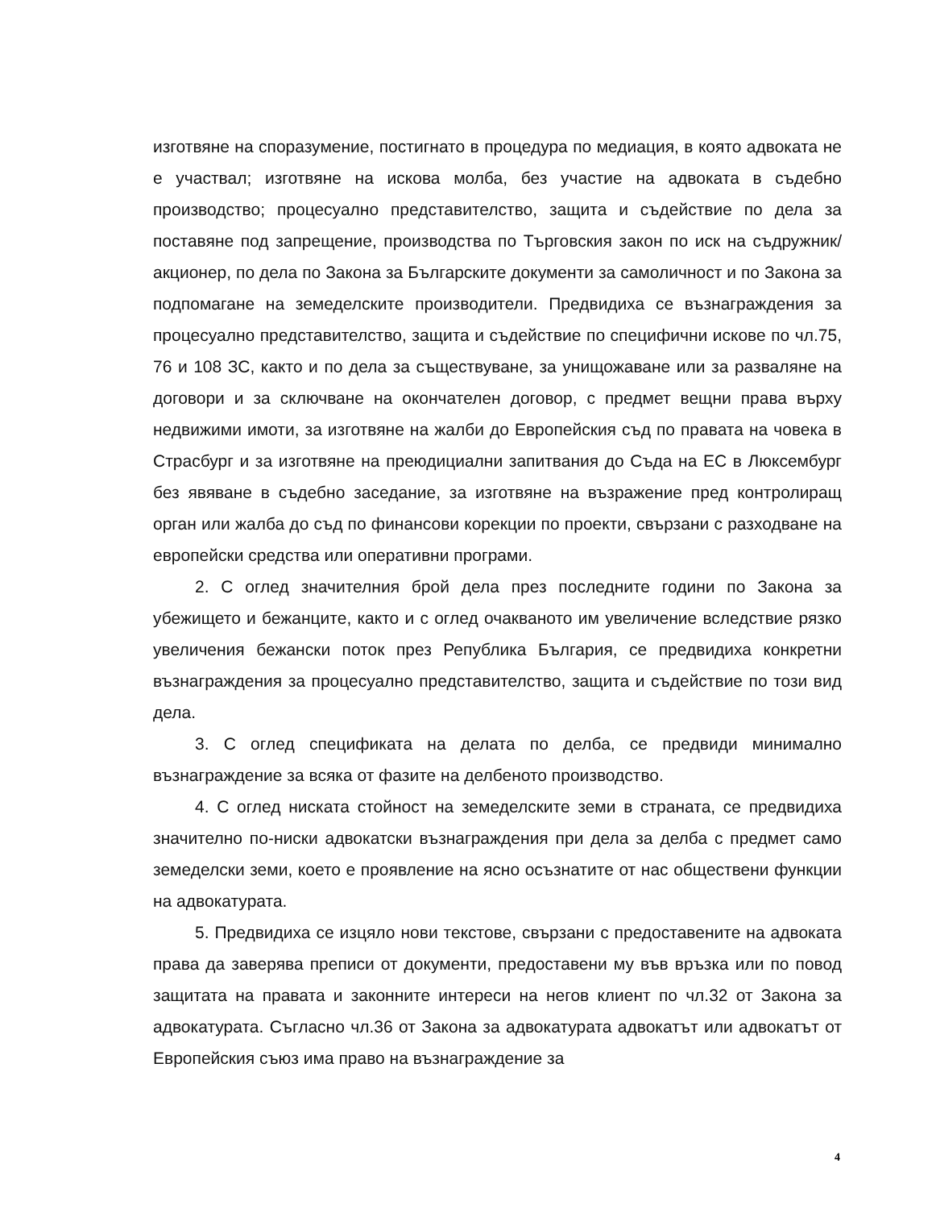изготвяне на споразумение, постигнато в процедура по медиация, в която адвоката не е участвал; изготвяне на искова молба, без участие на адвоката в съдебно производство; процесуално представителство, защита и съдействие по дела за поставяне под запрещение, производства по Търговския закон по иск на съдружник/акционер, по дела по Закона за Българските документи за самоличност и по Закона за подпомагане на земеделските производители. Предвидиха се възнаграждения за процесуално представителство, защита и съдействие по специфични искове по чл.75, 76 и 108 ЗС, както и по дела за съществуване, за унищожаване или за разваляне на договори и за сключване на окончателен договор, с предмет вещни права върху недвижими имоти, за изготвяне на жалби до Европейския съд по правата на човека в Страсбург и за изготвяне на преюдициални запитвания до Съда на ЕС в Люксембург без явяване в съдебно заседание, за изготвяне на възражение пред контролиращ орган или жалба до съд по финансови корекции по проекти, свързани с разходване на европейски средства или оперативни програми.
2. С оглед значителния брой дела през последните години по Закона за убежището и бежанците, както и с оглед очакваното им увеличение вследствие рязко увеличения бежански поток през Република България, се предвидиха конкретни възнаграждения за процесуално представителство, защита и съдействие по този вид дела.
3. С оглед спецификата на делата по делба, се предвиди минимално възнаграждение за всяка от фазите на делбеното производство.
4. С оглед ниската стойност на земеделските земи в страната, се предвидиха значително по-ниски адвокатски възнаграждения при дела за делба с предмет само земеделски земи, което е проявление на ясно осъзнатите от нас обществени функции на адвокатурата.
5. Предвидиха се изцяло нови текстове, свързани с предоставените на адвоката права да заверява преписи от документи, предоставени му във връзка или по повод защитата на правата и законните интереси на негов клиент по чл.32 от Закона за адвокатурата. Съгласно чл.36 от Закона за адвокатурата адвокатът или адвокатът от Европейския съюз има право на възнаграждение за
4